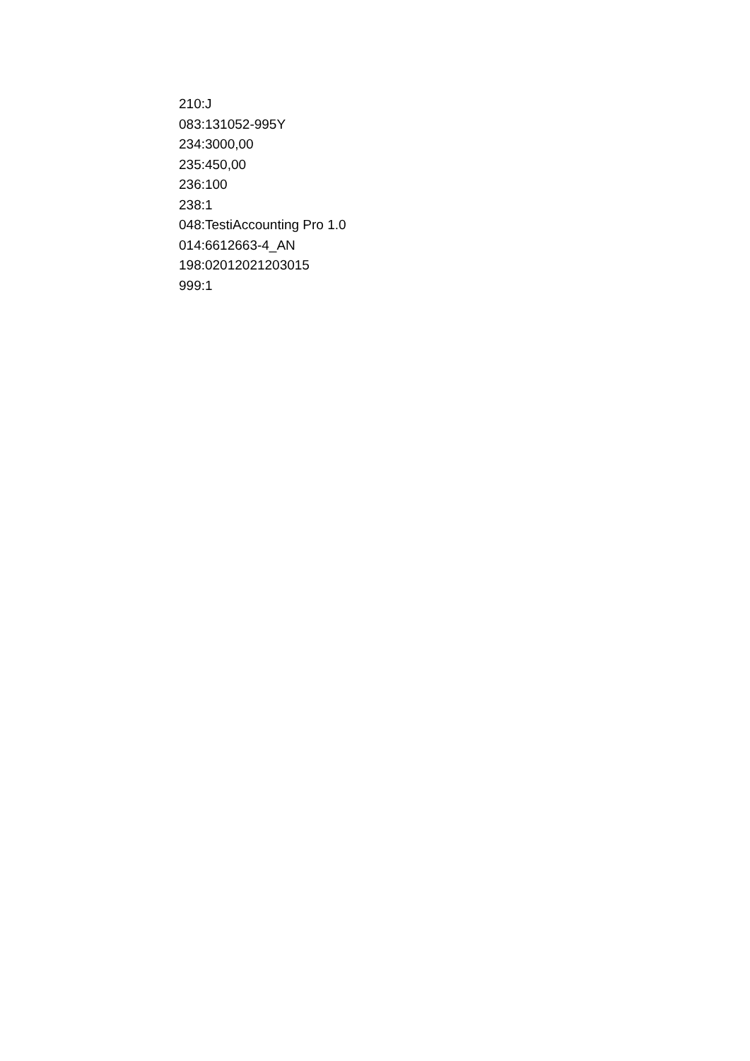210:J
083:131052-995Y
234:3000,00
235:450,00
236:100
238:1
048:TestiAccounting Pro 1.0
014:6612663-4_AN
198:02012021203015
999:1